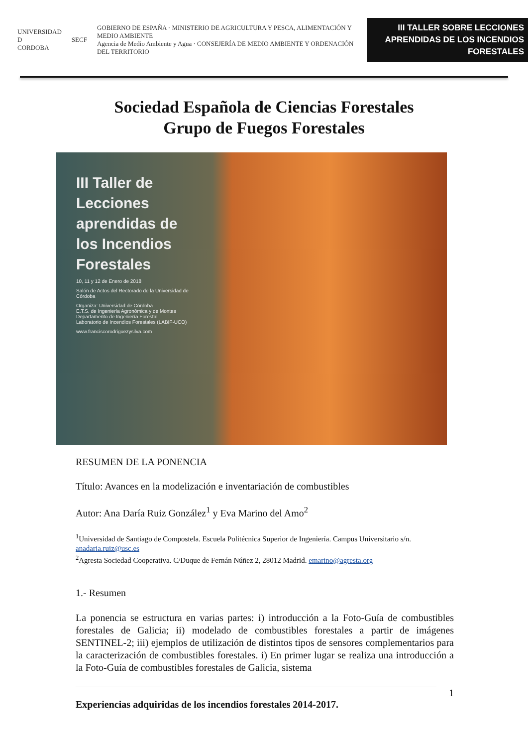UNIVERSIDAD
D
CORDOBA
SECF
GOBIERNO DE ESPAÑA · MINISTERIO DE AGRICULTURA Y PESCA, ALIMENTACIÓN Y MEDIO AMBIENTE
Agencia de Medio Ambiente y Agua · CONSEJERÍA DE MEDIO AMBIENTE Y ORDENACIÓN DEL TERRITORIO
III TALLER SOBRE LECCIONES APRENDIDAS DE LOS INCENDIOS FORESTALES
Sociedad Española de Ciencias Forestales
Grupo de Fuegos Forestales
III Taller de Lecciones aprendidas de los Incendios Forestales
10, 11 y 12 de Enero de 2018
Salón de Actos del Rectorado de la Universidad de Córdoba
Organiza: Universidad de Córdoba
E.T.S. de Ingeniería Agronómica y de Montes
Departamento de Ingeniería Forestal
Laboratorio de Incendios Forestales (LABIF-UCO)
www.franciscorodriguezysilva.com
RESUMEN DE LA PONENCIA
Título: Avances en la modelización e inventariación de combustibles
Autor: Ana Daría Ruiz González<sup>1</sup> y Eva Marino del Amo<sup>2</sup>
<sup>1</sup> Universidad de Santiago de Compostela. Escuela Politécnica Superior de Ingeniería. Campus Universitario s/n. anadaria.ruiz@usc.es
<sup>2</sup> Agresta Sociedad Cooperativa. C/Duque de Fernán Núñez 2, 28012 Madrid. emarino@agresta.org
1.- Resumen
La ponencia se estructura en varias partes: i) introducción a la Foto-Guía de combustibles forestales de Galicia; ii) modelado de combustibles forestales a partir de imágenes SENTINEL-2; iii) ejemplos de utilización de distintos tipos de sensores complementarios para la caracterización de combustibles forestales. i) En primer lugar se realiza una introducción a la Foto-Guía de combustibles forestales de Galicia, sistema
1
Experiencias adquiridas de los incendios forestales 2014-2017.